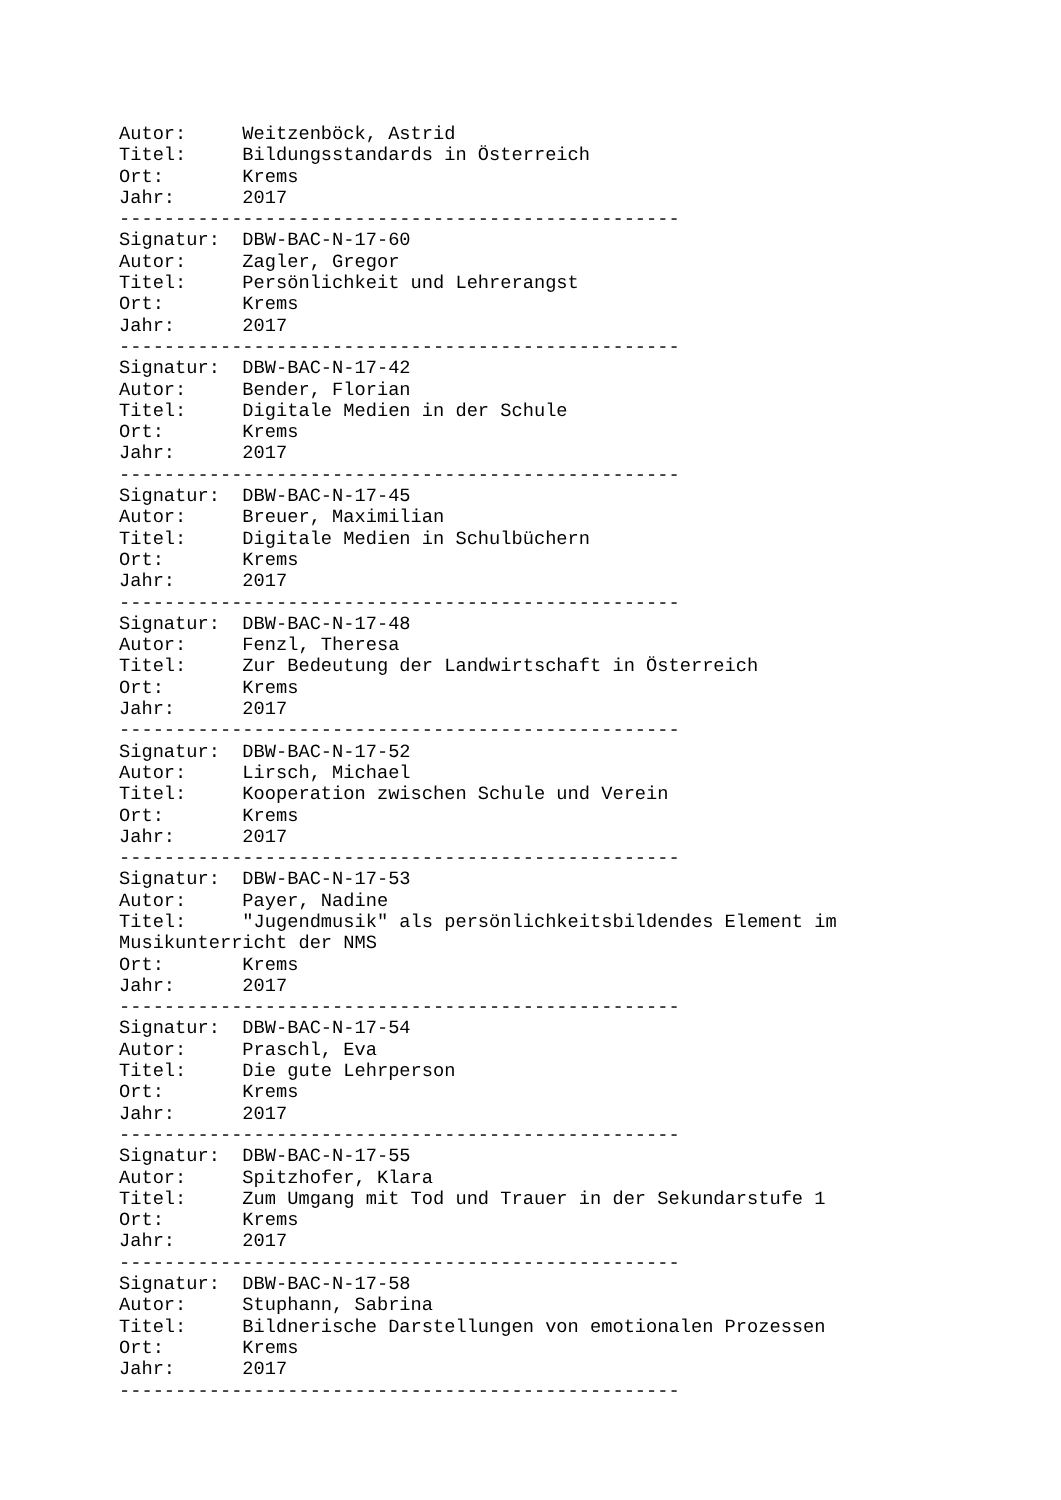Autor:     Weitzenböck, Astrid
Titel:     Bildungsstandards in Österreich
Ort:       Krems
Jahr:      2017
--------------------------------------------------
Signatur:  DBW-BAC-N-17-60
Autor:     Zagler, Gregor
Titel:     Persönlichkeit und Lehrerangst
Ort:       Krems
Jahr:      2017
--------------------------------------------------
Signatur:  DBW-BAC-N-17-42
Autor:     Bender, Florian
Titel:     Digitale Medien in der Schule
Ort:       Krems
Jahr:      2017
--------------------------------------------------
Signatur:  DBW-BAC-N-17-45
Autor:     Breuer, Maximilian
Titel:     Digitale Medien in Schulbüchern
Ort:       Krems
Jahr:      2017
--------------------------------------------------
Signatur:  DBW-BAC-N-17-48
Autor:     Fenzl, Theresa
Titel:     Zur Bedeutung der Landwirtschaft in Österreich
Ort:       Krems
Jahr:      2017
--------------------------------------------------
Signatur:  DBW-BAC-N-17-52
Autor:     Lirsch, Michael
Titel:     Kooperation zwischen Schule und Verein
Ort:       Krems
Jahr:      2017
--------------------------------------------------
Signatur:  DBW-BAC-N-17-53
Autor:     Payer, Nadine
Titel:     "Jugendmusik" als persönlichkeitsbildendes Element im
Musikunterricht der NMS
Ort:       Krems
Jahr:      2017
--------------------------------------------------
Signatur:  DBW-BAC-N-17-54
Autor:     Praschl, Eva
Titel:     Die gute Lehrperson
Ort:       Krems
Jahr:      2017
--------------------------------------------------
Signatur:  DBW-BAC-N-17-55
Autor:     Spitzhofer, Klara
Titel:     Zum Umgang mit Tod und Trauer in der Sekundarstufe 1
Ort:       Krems
Jahr:      2017
--------------------------------------------------
Signatur:  DBW-BAC-N-17-58
Autor:     Stuphann, Sabrina
Titel:     Bildnerische Darstellungen von emotionalen Prozessen
Ort:       Krems
Jahr:      2017
--------------------------------------------------